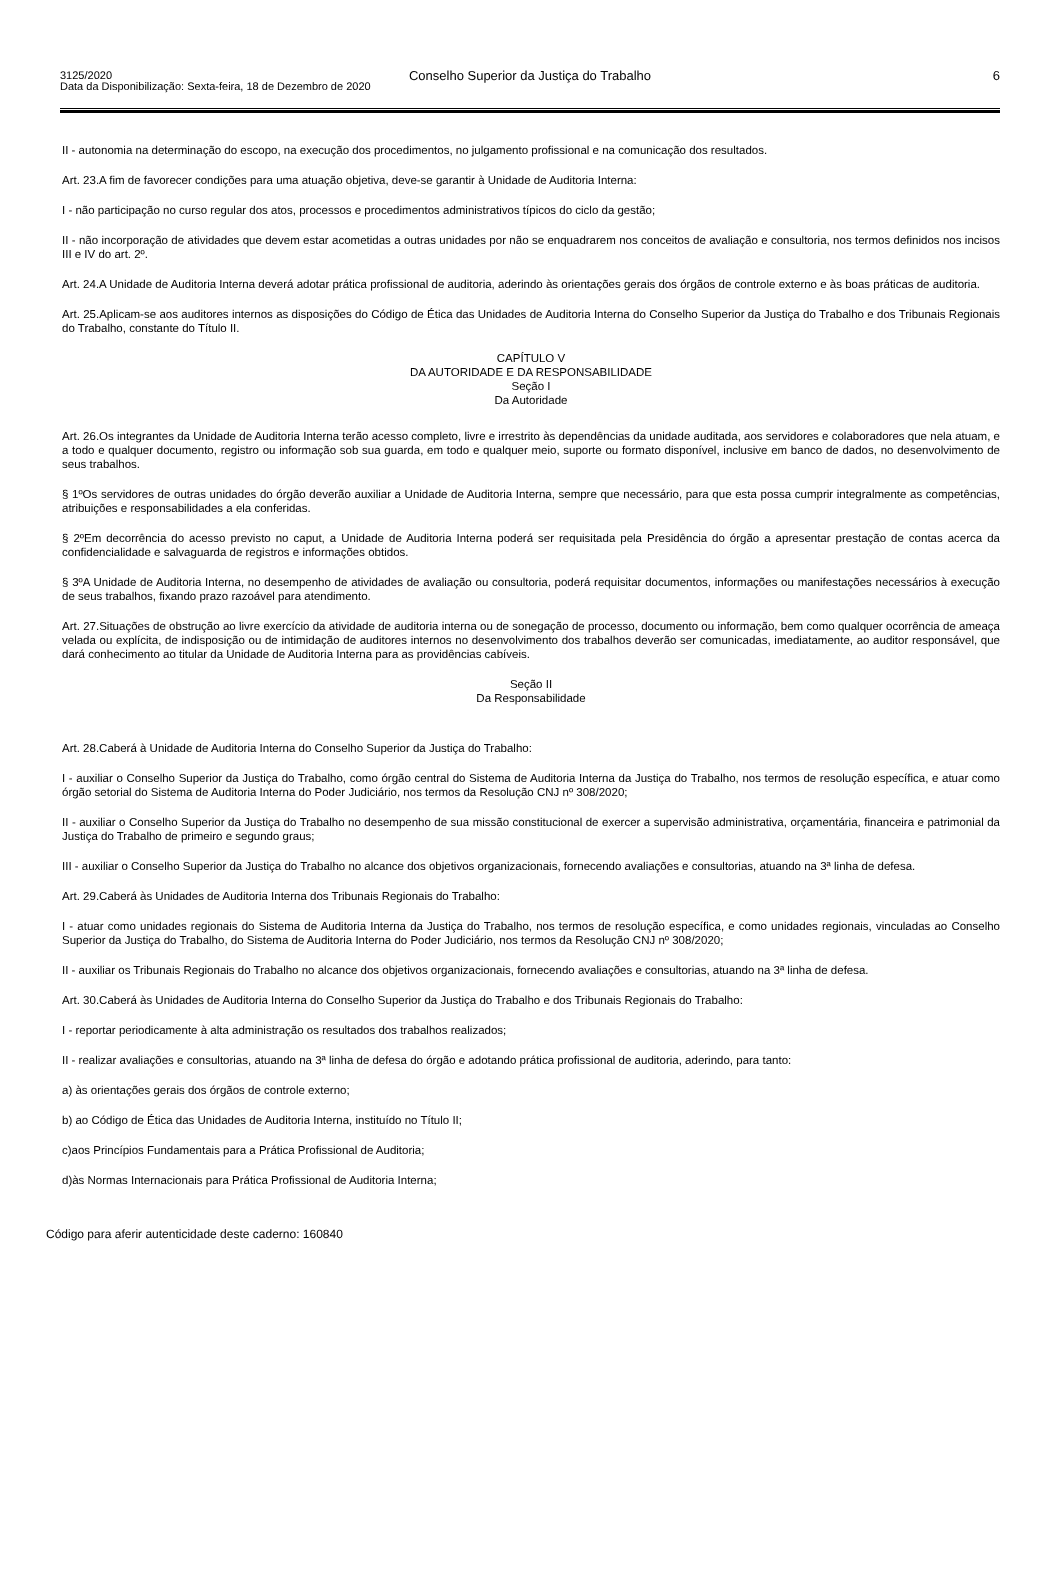Conselho Superior da Justiça do Trabalho
3125/2020
Data da Disponibilização: Sexta-feira, 18 de Dezembro de 2020
6
II - autonomia na determinação do escopo, na execução dos procedimentos, no julgamento profissional e na comunicação dos resultados.
Art. 23.A fim de favorecer condições para uma atuação objetiva, deve-se garantir à Unidade de Auditoria Interna:
I - não participação no curso regular dos atos, processos e procedimentos administrativos típicos do ciclo da gestão;
II - não incorporação de atividades que devem estar acometidas a outras unidades por não se enquadrarem nos conceitos de avaliação e consultoria, nos termos definidos nos incisos III e IV do art. 2º.
Art. 24.A Unidade de Auditoria Interna deverá adotar prática profissional de auditoria, aderindo às orientações gerais dos órgãos de controle externo e às boas práticas de auditoria.
Art. 25.Aplicam-se aos auditores internos as disposições do Código de Ética das Unidades de Auditoria Interna do Conselho Superior da Justiça do Trabalho e dos Tribunais Regionais do Trabalho, constante do Título II.
CAPÍTULO V
DA AUTORIDADE E DA RESPONSABILIDADE
Seção I
Da Autoridade
Art. 26.Os integrantes da Unidade de Auditoria Interna terão acesso completo, livre e irrestrito às dependências da unidade auditada, aos servidores e colaboradores que nela atuam, e a todo e qualquer documento, registro ou informação sob sua guarda, em todo e qualquer meio, suporte ou formato disponível, inclusive em banco de dados, no desenvolvimento de seus trabalhos.
§ 1ºOs servidores de outras unidades do órgão deverão auxiliar a Unidade de Auditoria Interna, sempre que necessário, para que esta possa cumprir integralmente as competências, atribuições e responsabilidades a ela conferidas.
§ 2ºEm decorrência do acesso previsto no caput, a Unidade de Auditoria Interna poderá ser requisitada pela Presidência do órgão a apresentar prestação de contas acerca da confidencialidade e salvaguarda de registros e informações obtidos.
§ 3ºA Unidade de Auditoria Interna, no desempenho de atividades de avaliação ou consultoria, poderá requisitar documentos, informações ou manifestações necessários à execução de seus trabalhos, fixando prazo razoável para atendimento.
Art. 27.Situações de obstrução ao livre exercício da atividade de auditoria interna ou de sonegação de processo, documento ou informação, bem como qualquer ocorrência de ameaça velada ou explícita, de indisposição ou de intimidação de auditores internos no desenvolvimento dos trabalhos deverão ser comunicadas, imediatamente, ao auditor responsável, que dará conhecimento ao titular da Unidade de Auditoria Interna para as providências cabíveis.
Seção II
Da Responsabilidade
Art. 28.Caberá à Unidade de Auditoria Interna do Conselho Superior da Justiça do Trabalho:
I - auxiliar o Conselho Superior da Justiça do Trabalho, como órgão central do Sistema de Auditoria Interna da Justiça do Trabalho, nos termos de resolução específica, e atuar como órgão setorial do Sistema de Auditoria Interna do Poder Judiciário, nos termos da Resolução CNJ nº 308/2020;
II - auxiliar o Conselho Superior da Justiça do Trabalho no desempenho de sua missão constitucional de exercer a supervisão administrativa, orçamentária, financeira e patrimonial da Justiça do Trabalho de primeiro e segundo graus;
III - auxiliar o Conselho Superior da Justiça do Trabalho no alcance dos objetivos organizacionais, fornecendo avaliações e consultorias, atuando na 3ª linha de defesa.
Art. 29.Caberá às Unidades de Auditoria Interna dos Tribunais Regionais do Trabalho:
I - atuar como unidades regionais do Sistema de Auditoria Interna da Justiça do Trabalho, nos termos de resolução específica, e como unidades regionais, vinculadas ao Conselho Superior da Justiça do Trabalho, do Sistema de Auditoria Interna do Poder Judiciário, nos termos da Resolução CNJ nº 308/2020;
II - auxiliar os Tribunais Regionais do Trabalho no alcance dos objetivos organizacionais, fornecendo avaliações e consultorias, atuando na 3ª linha de defesa.
Art. 30.Caberá às Unidades de Auditoria Interna do Conselho Superior da Justiça do Trabalho e dos Tribunais Regionais do Trabalho:
I - reportar periodicamente à alta administração os resultados dos trabalhos realizados;
II - realizar avaliações e consultorias, atuando na 3ª linha de defesa do órgão e adotando prática profissional de auditoria, aderindo, para tanto:
a) às orientações gerais dos órgãos de controle externo;
b) ao Código de Ética das Unidades de Auditoria Interna, instituído no Título II;
c)aos Princípios Fundamentais para a Prática Profissional de Auditoria;
d)às Normas Internacionais para Prática Profissional de Auditoria Interna;
Código para aferir autenticidade deste caderno: 160840